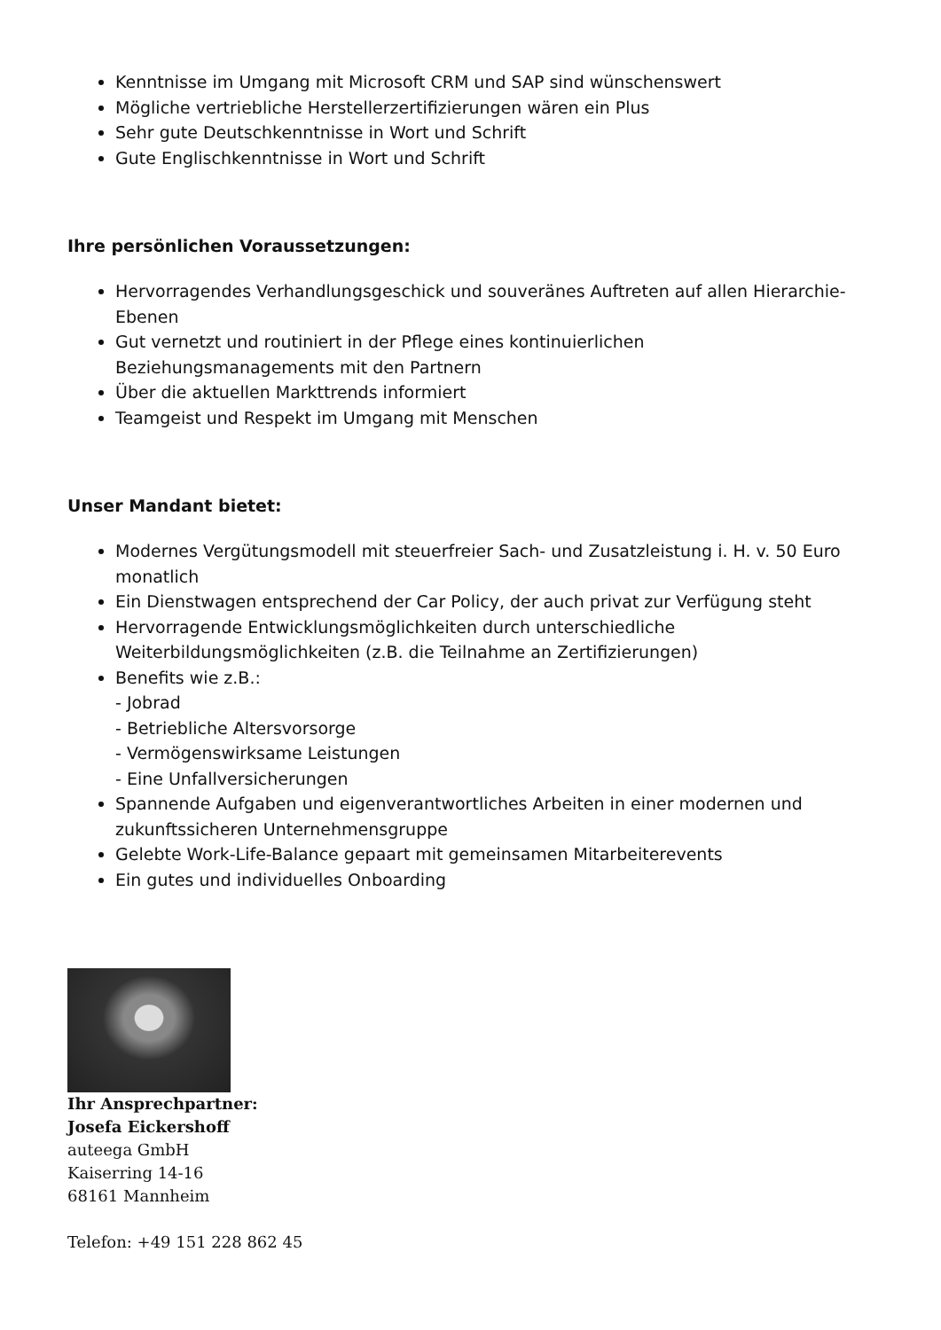Kenntnisse im Umgang mit Microsoft CRM und SAP sind wünschenswert
Mögliche vertriebliche Herstellerzertifizierungen wären ein Plus
Sehr gute Deutschkenntnisse in Wort und Schrift
Gute Englischkenntnisse in Wort und Schrift
Ihre persönlichen Voraussetzungen:
Hervorragendes Verhandlungsgeschick und souveränes Auftreten auf allen Hierarchie-Ebenen
Gut vernetzt und routiniert in der Pflege eines kontinuierlichen
Beziehungsmanagements mit den Partnern
Über die aktuellen Markttrends informiert
Teamgeist und Respekt im Umgang mit Menschen
Unser Mandant bietet:
Modernes Vergütungsmodell mit steuerfreier Sach- und Zusatzleistung i. H. v. 50 Euro monatlich
Ein Dienstwagen entsprechend der Car Policy, der auch privat zur Verfügung steht
Hervorragende Entwicklungsmöglichkeiten durch unterschiedliche
Weiterbildungsmöglichkeiten (z.B. die Teilnahme an Zertifizierungen)
Benefits wie z.B.:
- Jobrad
- Betriebliche Altersvorsorge
- Vermögenswirksame Leistungen
- Eine Unfallversicherungen
Spannende Aufgaben und eigenverantwortliches Arbeiten in einer modernen und zukunftssicheren Unternehmensgruppe
Gelebte Work-Life-Balance gepaart mit gemeinsamen Mitarbeiterevents
Ein gutes und individuelles Onboarding
Ihr Ansprechpartner:
Josefa Eickershoff
auteega GmbH
Kaiserring 14-16
68161 Mannheim
Telefon: +49 151 228 862 45